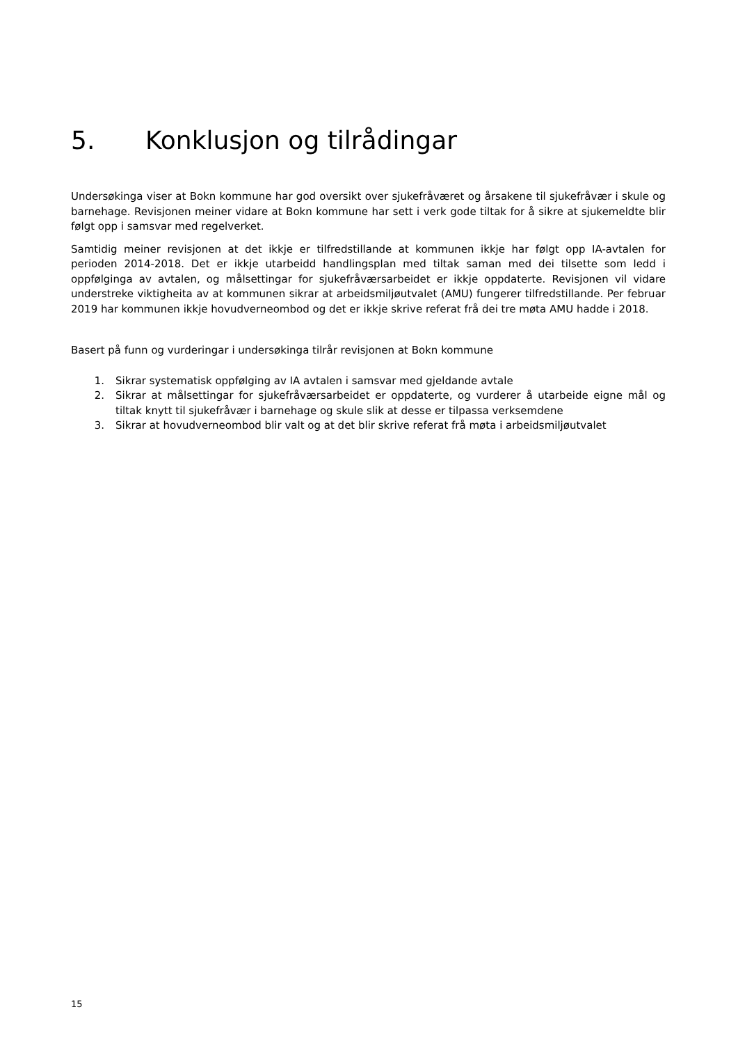5. Konklusjon og tilrådingar
Undersøkinga viser at Bokn kommune har god oversikt over sjukefråværet og årsakene til sjukefråvær i skule og barnehage. Revisjonen meiner vidare at Bokn kommune har sett i verk gode tiltak for å sikre at sjukemeldte blir følgt opp i samsvar med regelverket.
Samtidig meiner revisjonen at det ikkje er tilfredstillande at kommunen ikkje har følgt opp IA-avtalen for perioden 2014-2018. Det er ikkje utarbeidd handlingsplan med tiltak saman med dei tilsette som ledd i oppfølginga av avtalen, og målsettingar for sjukefråværsarbeidet er ikkje oppdaterte. Revisjonen vil vidare understreke viktigheita av at kommunen sikrar at arbeidsmiljøutvalet (AMU) fungerer tilfredstillande. Per februar 2019 har kommunen ikkje hovudverneombod og det er ikkje skrive referat frå dei tre møta AMU hadde i 2018.
Basert på funn og vurderingar i undersøkinga tilrår revisjonen at Bokn kommune
1. Sikrar systematisk oppfølging av IA avtalen i samsvar med gjeldande avtale
2. Sikrar at målsettingar for sjukefråværsarbeidet er oppdaterte, og vurderer å utarbeide eigne mål og tiltak knytt til sjukefråvær i barnehage og skule slik at desse er tilpassa verksemdene
3. Sikrar at hovudverneombod blir valt og at det blir skrive referat frå møta i arbeidsmiljøutvalet
15